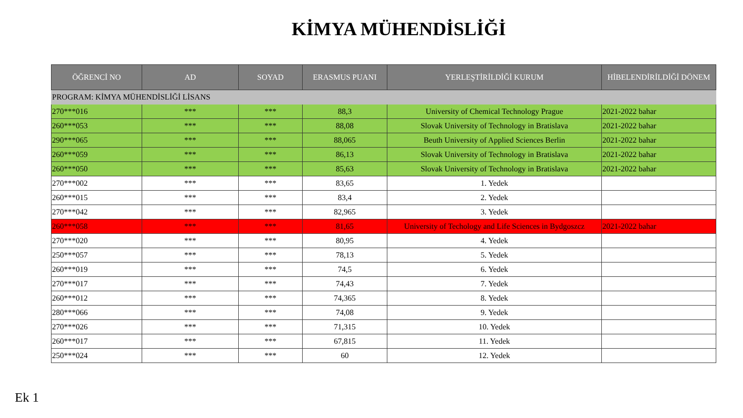KİMYA MÜHENDİSLİĞİ
| ÖĞRENCİ NO | AD | SOYAD | ERASMUS PUANI | YERLEŞTİRİLDİĞİ KURUM | HİBELENDİRİLDİĞİ DÖNEM |
| --- | --- | --- | --- | --- | --- |
| PROGRAM: KİMYA MÜHENDİSLİĞİ LİSANS | | | | | |
| 270***016 | *** | *** | 88,3 | University of Chemical Technology Prague | 2021-2022 bahar |
| 260***053 | *** | *** | 88,08 | Slovak University of Technology in Bratislava | 2021-2022 bahar |
| 290***065 | *** | *** | 88,065 | Beuth University of Applied Sciences Berlin | 2021-2022 bahar |
| 260***059 | *** | *** | 86,13 | Slovak University of Technology in Bratislava | 2021-2022 bahar |
| 260***050 | *** | *** | 85,63 | Slovak University of Technology in Bratislava | 2021-2022 bahar |
| 270***002 | *** | *** | 83,65 | 1. Yedek | |
| 260***015 | *** | *** | 83,4 | 2. Yedek | |
| 270***042 | *** | *** | 82,965 | 3. Yedek | |
| 260***058 | *** | *** | 81,65 | University of Techology and Life Sciences in Bydgoszcz | 2021-2022 bahar |
| 270***020 | *** | *** | 80,95 | 4. Yedek | |
| 250***057 | *** | *** | 78,13 | 5. Yedek | |
| 260***019 | *** | *** | 74,5 | 6. Yedek | |
| 270***017 | *** | *** | 74,43 | 7. Yedek | |
| 260***012 | *** | *** | 74,365 | 8. Yedek | |
| 280***066 | *** | *** | 74,08 | 9. Yedek | |
| 270***026 | *** | *** | 71,315 | 10. Yedek | |
| 260***017 | *** | *** | 67,815 | 11. Yedek | |
| 250***024 | *** | *** | 60 | 12. Yedek | |
Ek 1